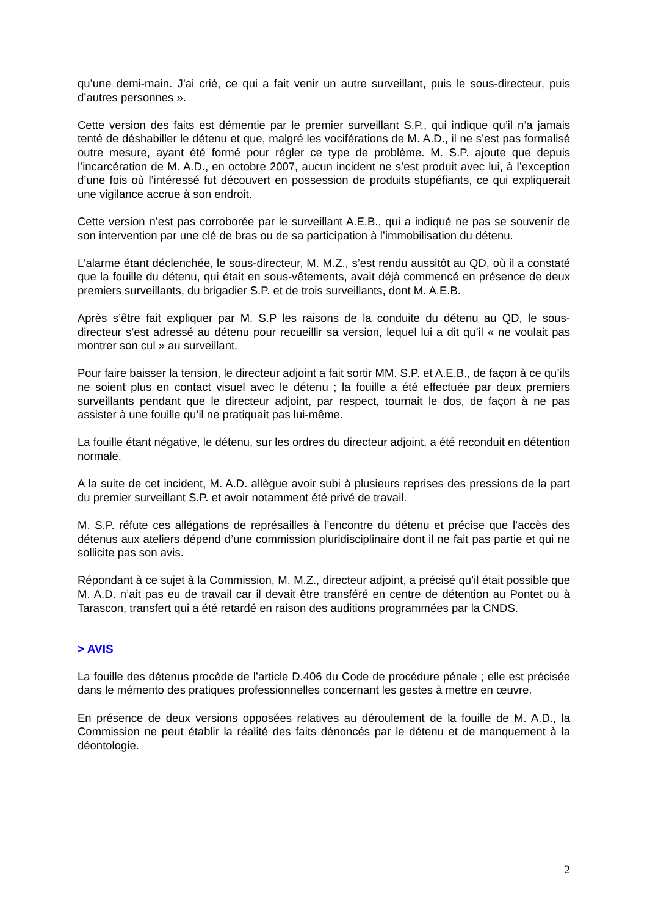qu’une demi-main. J’ai crié, ce qui a fait venir un autre surveillant, puis le sous-directeur, puis d’autres personnes ».
Cette version des faits est démentie par le premier surveillant S.P., qui indique qu’il n’a jamais tenté de déshabiller le détenu et que, malgré les vociférations de M. A.D., il ne s’est pas formalisé outre mesure, ayant été formé pour régler ce type de problème. M. S.P. ajoute que depuis l’incarcération de M. A.D., en octobre 2007, aucun incident ne s’est produit avec lui, à l’exception d’une fois où l’intéressé fut découvert en possession de produits stupéfiants, ce qui expliquerait une vigilance accrue à son endroit.
Cette version n’est pas corroborée par le surveillant A.E.B., qui a indiqué ne pas se souvenir de son intervention par une clé de bras ou de sa participation à l’immobilisation du détenu.
L’alarme étant déclenchée, le sous-directeur, M. M.Z., s’est rendu aussitôt au QD, où il a constaté que la fouille du détenu, qui était en sous-vêtements, avait déjà commencé en présence de deux premiers surveillants, du brigadier S.P. et de trois surveillants, dont M. A.E.B.
Après s’être fait expliquer par M. S.P les raisons de la conduite du détenu au QD, le sous-directeur s’est adressé au détenu pour recueillir sa version, lequel lui a dit qu’il « ne voulait pas montrer son cul » au surveillant.
Pour faire baisser la tension, le directeur adjoint a fait sortir MM. S.P. et A.E.B., de façon à ce qu’ils ne soient plus en contact visuel avec le détenu ; la fouille a été effectuée par deux premiers surveillants pendant que le directeur adjoint, par respect, tournait le dos, de façon à ne pas assister à une fouille qu’il ne pratiquait pas lui-même.
La fouille étant négative, le détenu, sur les ordres du directeur adjoint, a été reconduit en détention normale.
A la suite de cet incident, M. A.D. allègue avoir subi à plusieurs reprises des pressions de la part du premier surveillant S.P. et avoir notamment été privé de travail.
M. S.P. réfute ces allégations de représailles à l’encontre du détenu et précise que l’accès des détenus aux ateliers dépend d’une commission pluridisciplinaire dont il ne fait pas partie et qui ne sollicite pas son avis.
Répondant à ce sujet à la Commission, M. M.Z., directeur adjoint, a précisé qu’il était possible que M. A.D. n’ait pas eu de travail car il devait être transféré en centre de détention au Pontet ou à Tarascon, transfert qui a été retardé en raison des auditions programmées par la CNDS.
> AVIS
La fouille des détenus procède de l’article D.406 du Code de procédure pénale ; elle est précisée dans le mémento des pratiques professionnelles concernant les gestes à mettre en œuvre.
En présence de deux versions opposées relatives au déroulement de la fouille de M. A.D., la Commission ne peut établir la réalité des faits dénoncés par le détenu et de manquement à la déontologie.
2